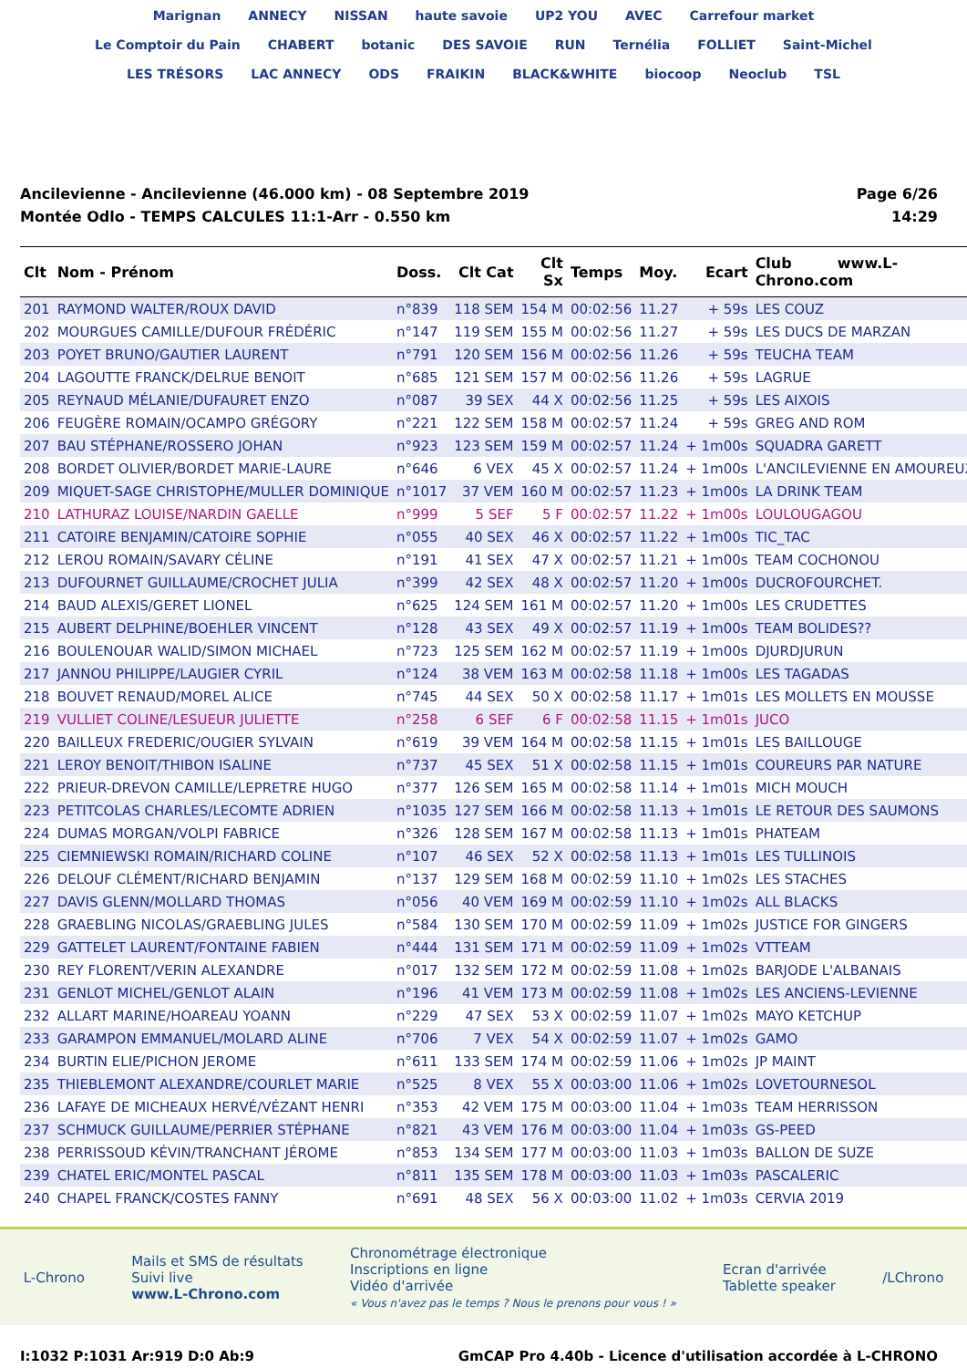Marignan ANNECY NISSAN haute savoie UP2 YOU AVEC Carrefour market Le Comptoir du Pain CHABERT botanic DES SAVOIE RUN Ternélia FOLLIET Saint-Michel LES TRÉSORS LAC ANNECY ODS FRAIKIN BLACK&WHITE biocoop Neoclub TSL
Ancilevienne - Ancilevienne (46.000 km) - 08 Septembre 2019
Montée Odlo - TEMPS CALCULES 11:1-Arr - 0.550 km
Page 6/26
14:29
| Clt | Nom - Prénom | Doss. | Clt Cat | Clt Sx | Temps | Moy. | Ecart | Club www.L-Chrono.com |
| --- | --- | --- | --- | --- | --- | --- | --- | --- |
| 201 | RAYMOND WALTER/ROUX DAVID | n°839 | 118 SEM | 154 M | 00:02:56 | 11.27 | + 59s | LES COUZ |
| 202 | MOURGUES CAMILLE/DUFOUR FRÉDÉRIC | n°147 | 119 SEM | 155 M | 00:02:56 | 11.27 | + 59s | LES DUCS DE MARZAN |
| 203 | POYET BRUNO/GAUTIER LAURENT | n°791 | 120 SEM | 156 M | 00:02:56 | 11.26 | + 59s | TEUCHA TEAM |
| 204 | LAGOUTTE FRANCK/DELRUE BENOIT | n°685 | 121 SEM | 157 M | 00:02:56 | 11.26 | + 59s | LAGRUE |
| 205 | REYNAUD MÉLANIE/DUFAURET ENZO | n°087 | 39 SEX | 44 X | 00:02:56 | 11.25 | + 59s | LES AIXOIS |
| 206 | FEUGÈRE ROMAIN/OCAMPO GRÉGORY | n°221 | 122 SEM | 158 M | 00:02:57 | 11.24 | + 59s | GREG AND ROM |
| 207 | BAU STÉPHANE/ROSSERO JOHAN | n°923 | 123 SEM | 159 M | 00:02:57 | 11.24 | + 1m00s | SQUADRA GARETT |
| 208 | BORDET OLIVIER/BORDET MARIE-LAURE | n°646 | 6 VEX | 45 X | 00:02:57 | 11.24 | + 1m00s | L'ANCILEVIENNE EN AMOUREUX |
| 209 | MIQUET-SAGE CHRISTOPHE/MULLER DOMINIQUE | n°1017 | 37 VEM | 160 M | 00:02:57 | 11.23 | + 1m00s | LA DRINK TEAM |
| 210 | LATHURAZ LOUISE/NARDIN GAELLE | n°999 | 5 SEF | 5 F | 00:02:57 | 11.22 | + 1m00s | LOULOUGAGOU |
| 211 | CATOIRE BENJAMIN/CATOIRE SOPHIE | n°055 | 40 SEX | 46 X | 00:02:57 | 11.22 | + 1m00s | TIC_TAC |
| 212 | LEROU ROMAIN/SAVARY CÉLINE | n°191 | 41 SEX | 47 X | 00:02:57 | 11.21 | + 1m00s | TEAM COCHONOU |
| 213 | DUFOURNET GUILLAUME/CROCHET JULIA | n°399 | 42 SEX | 48 X | 00:02:57 | 11.20 | + 1m00s | DUCROFOURCHET. |
| 214 | BAUD ALEXIS/GERET LIONEL | n°625 | 124 SEM | 161 M | 00:02:57 | 11.20 | + 1m00s | LES CRUDETTES |
| 215 | AUBERT DELPHINE/BOEHLER VINCENT | n°128 | 43 SEX | 49 X | 00:02:57 | 11.19 | + 1m00s | TEAM BOLIDES?? |
| 216 | BOULENOUAR WALID/SIMON MICHAEL | n°723 | 125 SEM | 162 M | 00:02:57 | 11.19 | + 1m00s | DJURDJURUN |
| 217 | JANNOU PHILIPPE/LAUGIER CYRIL | n°124 | 38 VEM | 163 M | 00:02:58 | 11.18 | + 1m00s | LES TAGADAS |
| 218 | BOUVET RENAUD/MOREL ALICE | n°745 | 44 SEX | 50 X | 00:02:58 | 11.17 | + 1m01s | LES MOLLETS EN MOUSSE |
| 219 | VULLIET COLINE/LESUEUR JULIETTE | n°258 | 6 SEF | 6 F | 00:02:58 | 11.15 | + 1m01s | JUCO |
| 220 | BAILLEUX FREDERIC/OUGIER SYLVAIN | n°619 | 39 VEM | 164 M | 00:02:58 | 11.15 | + 1m01s | LES BAILLOUGE |
| 221 | LEROY BENOIT/THIBON ISALINE | n°737 | 45 SEX | 51 X | 00:02:58 | 11.15 | + 1m01s | COUREURS PAR NATURE |
| 222 | PRIEUR-DREVON CAMILLE/LEPRETRE HUGO | n°377 | 126 SEM | 165 M | 00:02:58 | 11.14 | + 1m01s | MICH MOUCH |
| 223 | PETITCOLAS CHARLES/LECOMTE ADRIEN | n°1035 | 127 SEM | 166 M | 00:02:58 | 11.13 | + 1m01s | LE RETOUR DES SAUMONS |
| 224 | DUMAS MORGAN/VOLPI FABRICE | n°326 | 128 SEM | 167 M | 00:02:58 | 11.13 | + 1m01s | PHATEAM |
| 225 | CIEMNIEWSKI ROMAIN/RICHARD COLINE | n°107 | 46 SEX | 52 X | 00:02:58 | 11.13 | + 1m01s | LES TULLINOIS |
| 226 | DELOUF CLÉMENT/RICHARD BENJAMIN | n°137 | 129 SEM | 168 M | 00:02:59 | 11.10 | + 1m02s | LES STACHES |
| 227 | DAVIS GLENN/MOLLARD THOMAS | n°056 | 40 VEM | 169 M | 00:02:59 | 11.10 | + 1m02s | ALL BLACKS |
| 228 | GRAEBLING NICOLAS/GRAEBLING JULES | n°584 | 130 SEM | 170 M | 00:02:59 | 11.09 | + 1m02s | JUSTICE FOR GINGERS |
| 229 | GATTELET LAURENT/FONTAINE FABIEN | n°444 | 131 SEM | 171 M | 00:02:59 | 11.09 | + 1m02s | VTTEAM |
| 230 | REY FLORENT/VERIN ALEXANDRE | n°017 | 132 SEM | 172 M | 00:02:59 | 11.08 | + 1m02s | BARJODE L'ALBANAIS |
| 231 | GENLOT MICHEL/GENLOT ALAIN | n°196 | 41 VEM | 173 M | 00:02:59 | 11.08 | + 1m02s | LES ANCIENS-LEVIENNE |
| 232 | ALLART MARINE/HOAREAU YOANN | n°229 | 47 SEX | 53 X | 00:02:59 | 11.07 | + 1m02s | MAYO KETCHUP |
| 233 | GARAMPON EMMANUEL/MOLARD ALINE | n°706 | 7 VEX | 54 X | 00:02:59 | 11.07 | + 1m02s | GAMO |
| 234 | BURTIN ELIE/PICHON JEROME | n°611 | 133 SEM | 174 M | 00:02:59 | 11.06 | + 1m02s | JP MAINT |
| 235 | THIEBLEMONT ALEXANDRE/COURLET MARIE | n°525 | 8 VEX | 55 X | 00:03:00 | 11.06 | + 1m02s | LOVETOURNESOL |
| 236 | LAFAYE DE MICHEAUX HERVÉ/VÉZANT HENRI | n°353 | 42 VEM | 175 M | 00:03:00 | 11.04 | + 1m03s | TEAM HERRISSON |
| 237 | SCHMUCK GUILLAUME/PERRIER STÉPHANE | n°821 | 43 VEM | 176 M | 00:03:00 | 11.04 | + 1m03s | GS-PEED |
| 238 | PERRISSOUD KÉVIN/TRANCHANT JÉROME | n°853 | 134 SEM | 177 M | 00:03:00 | 11.03 | + 1m03s | BALLON DE SUZE |
| 239 | CHATEL ERIC/MONTEL PASCAL | n°811 | 135 SEM | 178 M | 00:03:00 | 11.03 | + 1m03s | PASCALERIC |
| 240 | CHAPEL FRANCK/COSTES FANNY | n°691 | 48 SEX | 56 X | 00:03:00 | 11.02 | + 1m03s | CERVIA 2019 |
L-Chrono
Mails et SMS de résultats
Suivi live
www.L-Chrono.com
Chronométrage électronique
Inscriptions en ligne
Vidéo d'arrivée
« Vous n'avez pas le temps ? Nous le prenons pour vous ! »
Ecran d'arrivée
Tablette speaker
/LChrono
I:1032 P:1031 Ar:919 D:0 Ab:9 GmCAP Pro 4.40b - Licence d'utilisation accordée à L-CHRONO